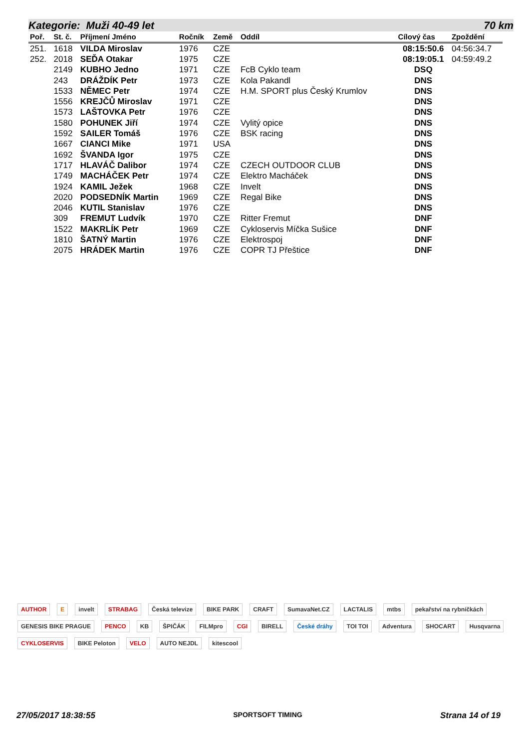Kategorie: Muži 40-49 let 70 km
| Poř. | St. č. | Příjmení Jméno | Ročník | Země | Oddíl | Cílový čas | Zpoždění |
| --- | --- | --- | --- | --- | --- | --- | --- |
| 251. | 1618 | VILDA Miroslav | 1976 | CZE | | 08:15:50.6 | 04:56:34.7 |
| 252. | 2018 | SEĎA Otakar | 1975 | CZE | | 08:19:05.1 | 04:59:49.2 |
| | 2149 | KUBHO Jedno | 1971 | CZE | FcB Cyklo team | DSQ | |
| | 243 | DRÁŽDÍK Petr | 1973 | CZE | Kola Pakandl | DNS | |
| | 1533 | NĚMEC Petr | 1974 | CZE | H.M. SPORT plus Český Krumlov | DNS | |
| | 1556 | KREJČŮ Miroslav | 1971 | CZE | | DNS | |
| | 1573 | LAŠTOVKA Petr | 1976 | CZE | | DNS | |
| | 1580 | POHUNEK Jiří | 1974 | CZE | Vylitý opice | DNS | |
| | 1592 | SAILER Tomáš | 1976 | CZE | BSK racing | DNS | |
| | 1667 | CIANCI Mike | 1971 | USA | | DNS | |
| | 1692 | ŠVANDA Igor | 1975 | CZE | | DNS | |
| | 1717 | HLAVÁČ Dalibor | 1974 | CZE | CZECH OUTDOOR CLUB | DNS | |
| | 1749 | MACHÁČEK Petr | 1974 | CZE | Elektro Macháček | DNS | |
| | 1924 | KAMIL Ježek | 1968 | CZE | Invelt | DNS | |
| | 2020 | PODSEDNÍK Martin | 1969 | CZE | Regal Bike | DNS | |
| | 2046 | KUTIL Stanislav | 1976 | CZE | | DNS | |
| | 309 | FREMUT Ludvík | 1970 | CZE | Ritter Fremut | DNF | |
| | 1522 | MAKRLÍK Petr | 1969 | CZE | Cykloservis Míčka Sušice | DNF | |
| | 1810 | ŠATNÝ Martin | 1976 | CZE | Elektrospoj | DNF | |
| | 2075 | HRÁDEK Martin | 1976 | CZE | COPR TJ Přeštice | DNF | |
AUTHOR E invelt STRABAG Česká televize BIKE PARK CRAFT SumavaNet.CZ LACTALIS mtbs pekařství na rybníčkách GENESIS BIKE PRAGUE PENCO KB ŠPIČÁK FILMpro CGI BIRELL České dráhy TOI TOI Adventura SHOCART Husqvarna CYKLOSERVIS BIKE Peloton VELO AUTO NEJDL kitescool
27/05/2017 18:38:55 SPORTSOFT TIMING Strana 14 of 19